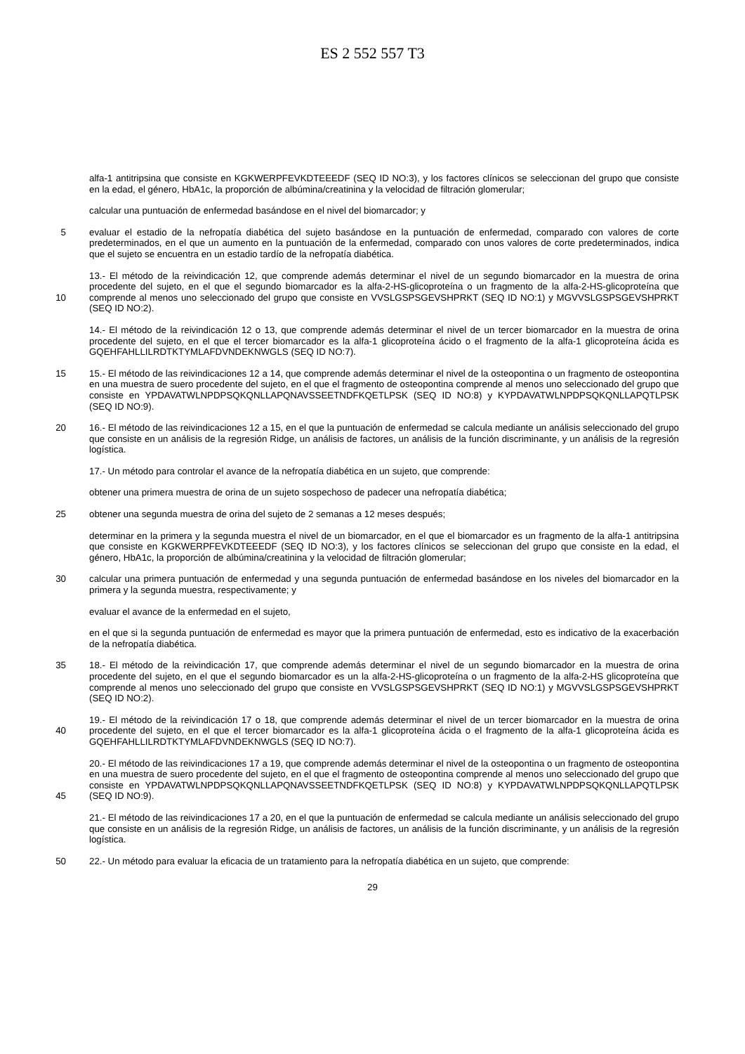ES 2 552 557 T3
alfa-1 antitripsina que consiste en KGKWERPFEVKDTEEEDF (SEQ ID NO:3), y los factores clínicos se seleccionan del grupo que consiste en la edad, el género, HbA1c, la proporción de albúmina/creatinina y la velocidad de filtración glomerular;
calcular una puntuación de enfermedad basándose en el nivel del biomarcador; y
5 evaluar el estadio de la nefropatía diabética del sujeto basándose en la puntuación de enfermedad, comparado con valores de corte predeterminados, en el que un aumento en la puntuación de la enfermedad, comparado con unos valores de corte predeterminados, indica que el sujeto se encuentra en un estadio tardío de la nefropatía diabética.
10 13.- El método de la reivindicación 12, que comprende además determinar el nivel de un segundo biomarcador en la muestra de orina procedente del sujeto, en el que el segundo biomarcador es la alfa-2-HS-glicoproteína o un fragmento de la alfa-2-HS-glicoproteína que comprende al menos uno seleccionado del grupo que consiste en VVSLGSPSGEVSHPRKT (SEQ ID NO:1) y MGVVSLGSPSGEVSHPRKT (SEQ ID NO:2).
14.- El método de la reivindicación 12 o 13, que comprende además determinar el nivel de un tercer biomarcador en la muestra de orina procedente del sujeto, en el que el tercer biomarcador es la alfa-1 glicoproteína ácido o el fragmento de la alfa-1 glicoproteína ácida es GQEHFAHLLILRDTKTYMLAFDVNDEKNWGLS (SEQ ID NO:7).
15 15.- El método de las reivindicaciones 12 a 14, que comprende además determinar el nivel de la osteopontina o un fragmento de osteopontina en una muestra de suero procedente del sujeto, en el que el fragmento de osteopontina comprende al menos uno seleccionado del grupo que consiste en YPDAVATWLNPDPSQKQNLLAPQNAVSSEETNDFKQETLPSK (SEQ ID NO:8) y KYPDAVATWLNPDPSQKQNLLAPQTLPSK (SEQ ID NO:9).
20 16.- El método de las reivindicaciones 12 a 15, en el que la puntuación de enfermedad se calcula mediante un análisis seleccionado del grupo que consiste en un análisis de la regresión Ridge, un análisis de factores, un análisis de la función discriminante, y un análisis de la regresión logística.
17.- Un método para controlar el avance de la nefropatía diabética en un sujeto, que comprende:
obtener una primera muestra de orina de un sujeto sospechoso de padecer una nefropatía diabética;
25 obtener una segunda muestra de orina del sujeto de 2 semanas a 12 meses después;
determinar en la primera y la segunda muestra el nivel de un biomarcador, en el que el biomarcador es un fragmento de la alfa-1 antitripsina que consiste en KGKWERPFEVKDTEEEDF (SEQ ID NO:3), y los factores clínicos se seleccionan del grupo que consiste en la edad, el género, HbA1c, la proporción de albúmina/creatinina y la velocidad de filtración glomerular;
30 calcular una primera puntuación de enfermedad y una segunda puntuación de enfermedad basándose en los niveles del biomarcador en la primera y la segunda muestra, respectivamente; y
evaluar el avance de la enfermedad en el sujeto,
en el que si la segunda puntuación de enfermedad es mayor que la primera puntuación de enfermedad, esto es indicativo de la exacerbación de la nefropatía diabética.
35 18.- El método de la reivindicación 17, que comprende además determinar el nivel de un segundo biomarcador en la muestra de orina procedente del sujeto, en el que el segundo biomarcador es un la alfa-2-HS-glicoproteína o un fragmento de la alfa-2-HS glicoproteína que comprende al menos uno seleccionado del grupo que consiste en VVSLGSPSGEVSHPRKT (SEQ ID NO:1) y MGVVSLGSPSGEVSHPRKT (SEQ ID NO:2).
40 19.- El método de la reivindicación 17 o 18, que comprende además determinar el nivel de un tercer biomarcador en la muestra de orina procedente del sujeto, en el que el tercer biomarcador es la alfa-1 glicoproteína ácida o el fragmento de la alfa-1 glicoproteína ácida es GQEHFAHLLILRDTKTYMLAFDVNDEKNWGLS (SEQ ID NO:7).
45 20.- El método de las reivindicaciones 17 a 19, que comprende además determinar el nivel de la osteopontina o un fragmento de osteopontina en una muestra de suero procedente del sujeto, en el que el fragmento de osteopontina comprende al menos uno seleccionado del grupo que consiste en YPDAVATWLNPDPSQKQNLLAPQNAVSSEETNDFKQETLPSK (SEQ ID NO:8) y KYPDAVATWLNPDPSQKQNLLAPQTLPSK (SEQ ID NO:9).
21.- El método de las reivindicaciones 17 a 20, en el que la puntuación de enfermedad se calcula mediante un análisis seleccionado del grupo que consiste en un análisis de la regresión Ridge, un análisis de factores, un análisis de la función discriminante, y un análisis de la regresión logística.
50 22.- Un método para evaluar la eficacia de un tratamiento para la nefropatía diabética en un sujeto, que comprende:
29